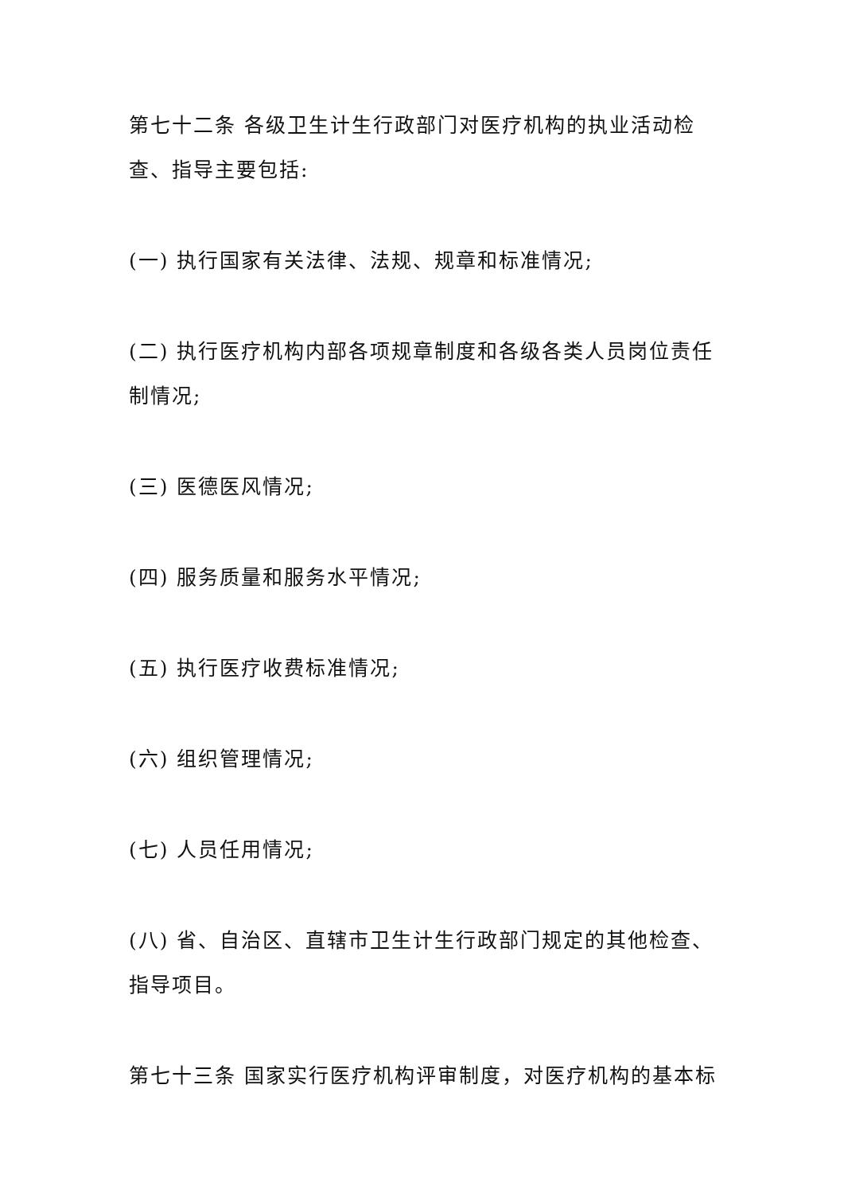第七十二条 各级卫生计生行政部门对医疗机构的执业活动检查、指导主要包括:
(一) 执行国家有关法律、法规、规章和标准情况;
(二) 执行医疗机构内部各项规章制度和各级各类人员岗位责任制情况;
(三) 医德医风情况;
(四) 服务质量和服务水平情况;
(五) 执行医疗收费标准情况;
(六) 组织管理情况;
(七) 人员任用情况;
(八) 省、自治区、直辖市卫生计生行政部门规定的其他检查、指导项目。
第七十三条 国家实行医疗机构评审制度，对医疗机构的基本标